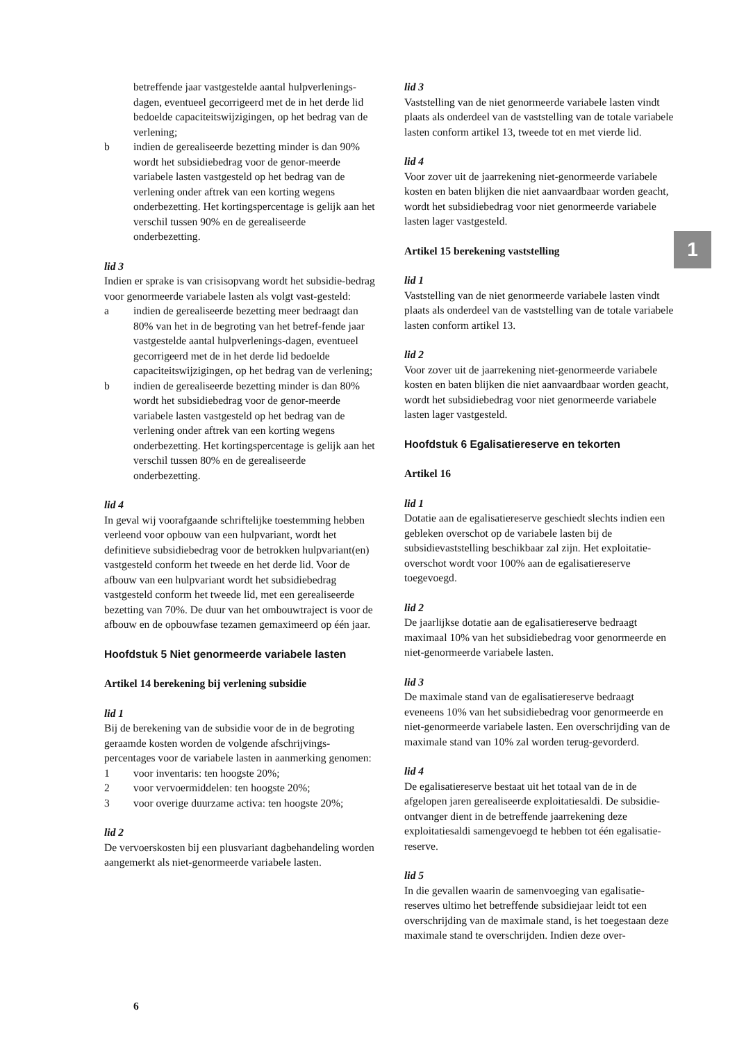betreffende jaar vastgestelde aantal hulpverlenings-dagen, eventueel gecorrigeerd met de in het derde lid bedoelde capaciteitswijzigingen, op het bedrag van de verlening;
b indien de gerealiseerde bezetting minder is dan 90% wordt het subsidiebedrag voor de genor-meerde variabele lasten vastgesteld op het bedrag van de verlening onder aftrek van een korting wegens onderbezetting. Het kortingspercentage is gelijk aan het verschil tussen 90% en de gerealiseerde onderbezetting.
lid 3
Indien er sprake is van crisisopvang wordt het subsidie-bedrag voor genormeerde variabele lasten als volgt vast-gesteld:
a indien de gerealiseerde bezetting meer bedraagt dan 80% van het in de begroting van het betref-fende jaar vastgestelde aantal hulpverlenings-dagen, eventueel gecorrigeerd met de in het derde lid bedoelde capaciteitswijzigingen, op het bedrag van de verlening;
b indien de gerealiseerde bezetting minder is dan 80% wordt het subsidiebedrag voor de genor-meerde variabele lasten vastgesteld op het bedrag van de verlening onder aftrek van een korting wegens onderbezetting. Het kortingspercentage is gelijk aan het verschil tussen 80% en de gerealiseerde onderbezetting.
lid 4
In geval wij voorafgaande schriftelijke toestemming hebben verleend voor opbouw van een hulpvariant, wordt het definitieve subsidiebedrag voor de betrokken hulpvariant(en) vastgesteld conform het tweede en het derde lid. Voor de afbouw van een hulpvariant wordt het subsidiebedrag vastgesteld conform het tweede lid, met een gerealiseerde bezetting van 70%. De duur van het ombouwtraject is voor de afbouw en de opbouwfase tezamen gemaximeerd op één jaar.
Hoofdstuk 5 Niet genormeerde variabele lasten
Artikel 14 berekening bij verlening subsidie
lid 1
Bij de berekening van de subsidie voor de in de begroting geraamde kosten worden de volgende afschrijvings-percentages voor de variabele lasten in aanmerking genomen:
1 voor inventaris: ten hoogste 20%;
2 voor vervoermiddelen: ten hoogste 20%;
3 voor overige duurzame activa: ten hoogste 20%;
lid 2
De vervoerskosten bij een plusvariant dagbehandeling worden aangemerkt als niet-genormeerde variabele lasten.
lid 3
Vaststelling van de niet genormeerde variabele lasten vindt plaats als onderdeel van de vaststelling van de totale variabele lasten conform artikel 13, tweede tot en met vierde lid.
lid 4
Voor zover uit de jaarrekening niet-genormeerde variabele kosten en baten blijken die niet aanvaardbaar worden geacht, wordt het subsidiebedrag voor niet genormeerde variabele lasten lager vastgesteld.
Artikel 15 berekening vaststelling
lid 1
Vaststelling van de niet genormeerde variabele lasten vindt plaats als onderdeel van de vaststelling van de totale variabele lasten conform artikel 13.
lid 2
Voor zover uit de jaarrekening niet-genormeerde variabele kosten en baten blijken die niet aanvaardbaar worden geacht, wordt het subsidiebedrag voor niet genormeerde variabele lasten lager vastgesteld.
Hoofdstuk 6 Egalisatiereserve en tekorten
Artikel 16
lid 1
Dotatie aan de egalisatiereserve geschiedt slechts indien een gebleken overschot op de variabele lasten bij de subsidievaststelling beschikbaar zal zijn. Het exploitatie-overschot wordt voor 100% aan de egalisatiereserve toegevoegd.
lid 2
De jaarlijkse dotatie aan de egalisatiereserve bedraagt maximaal 10% van het subsidiebedrag voor genormeerde en niet-genormeerde variabele lasten.
lid 3
De maximale stand van de egalisatiereserve bedraagt eveneens 10% van het subsidiebedrag voor genormeerde en niet-genormeerde variabele lasten. Een overschrijding van de maximale stand van 10% zal worden terug-gevorderd.
lid 4
De egalisatiereserve bestaat uit het totaal van de in de afgelopen jaren gerealiseerde exploitatiesaldi. De subsidie-ontvanger dient in de betreffende jaarrekening deze exploitatiesaldi samengevoegd te hebben tot één egalisatie-reserve.
lid 5
In die gevallen waarin de samenvoeging van egalisatie-reserves ultimo het betreffende subsidiejaar leidt tot een overschrijding van de maximale stand, is het toegestaan deze maximale stand te overschrijden. Indien deze over-
1
6